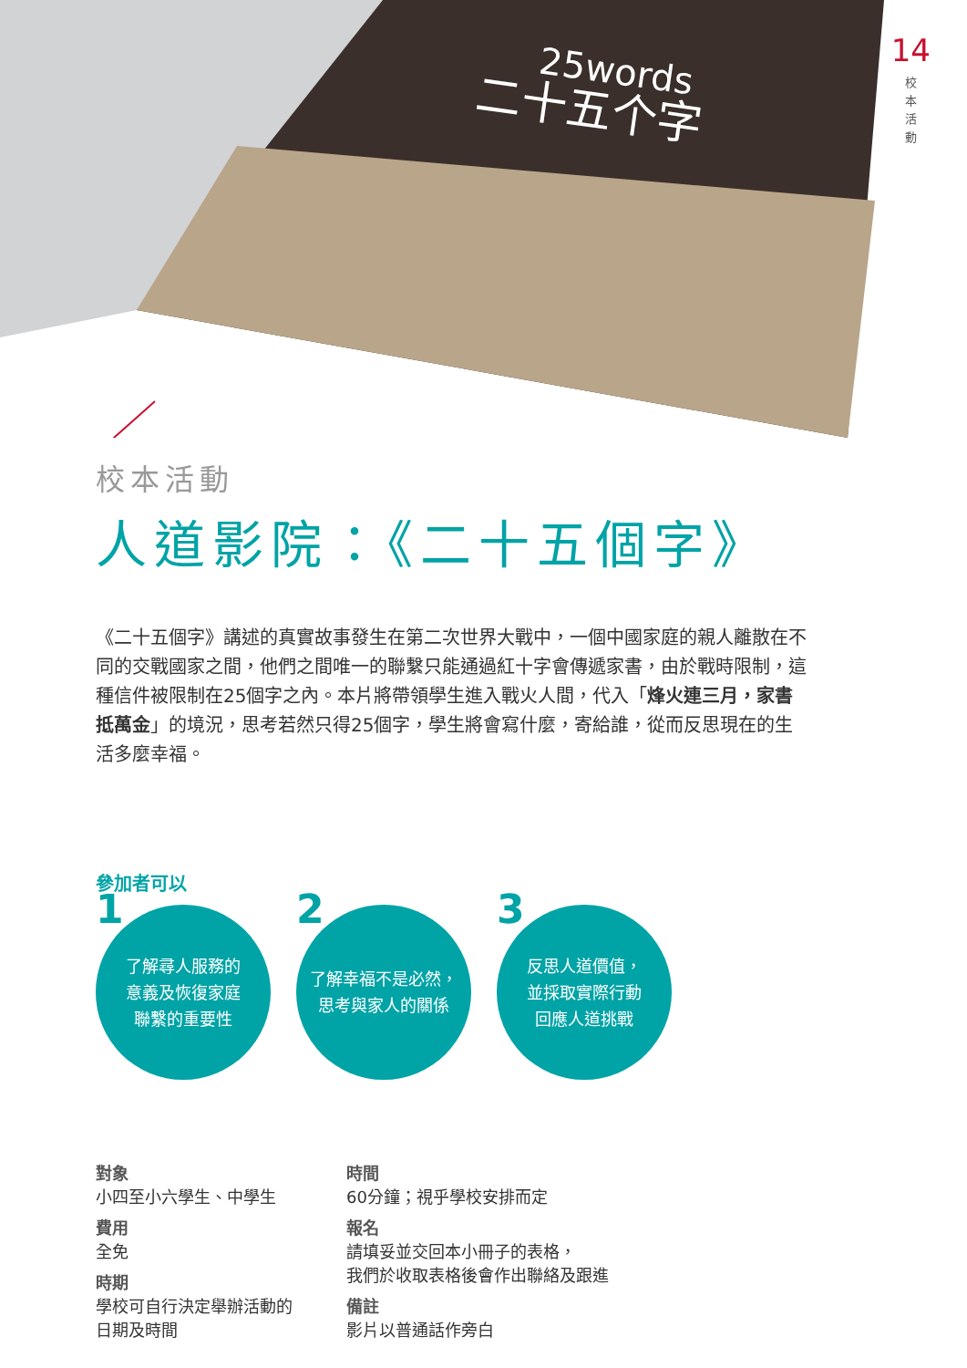25words
二十五个字
14
校本活動
校本活動
人道影院：《二十五個字》
《二十五個字》講述的真實故事發生在第二次世界大戰中，一個中國家庭的親人離散在不同的交戰國家之間，他們之間唯一的聯繫只能通過紅十字會傳遞家書，由於戰時限制，這種信件被限制在25個字之內。本片將帶領學生進入戰火人間，代入「烽火連三月，家書抵萬金」的境況，思考若然只得25個字，學生將會寫什麼，寄給誰，從而反思現在的生活多麼幸福。
參加者可以
1 了解尋人服務的
意義及恢復家庭
聯繫的重要性
2 了解幸福不是必然，
思考與家人的關係
3 反思人道價值，
並採取實際行動
回應人道挑戰
對象
小四至小六學生、中學生
費用
全免
時期
學校可自行決定舉辦活動的
日期及時間
時間
60分鐘；視乎學校安排而定
報名
請填妥並交回本小冊子的表格，
我們於收取表格後會作出聯絡及跟進
備註
影片以普通話作旁白